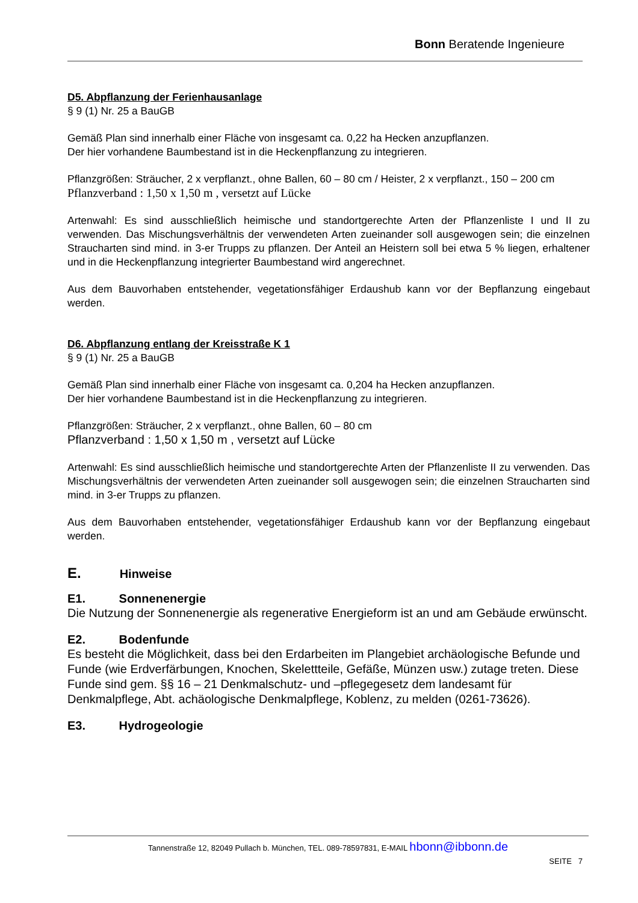Bonn Beratende Ingenieure
D5. Abpflanzung der Ferienhausanlage
§ 9 (1) Nr. 25 a BauGB
Gemäß Plan sind innerhalb einer Fläche von insgesamt ca. 0,22 ha Hecken anzupflanzen.
Der hier vorhandene Baumbestand ist in die Heckenpflanzung zu integrieren.
Pflanzgrößen: Sträucher, 2 x verpflanzt., ohne Ballen, 60 – 80 cm / Heister, 2 x verpflanzt., 150 – 200 cm
Pflanzverband : 1,50 x 1,50 m , versetzt auf Lücke
Artenwahl: Es sind ausschließlich heimische und standortgerechte Arten der Pflanzenliste I und II zu verwenden. Das Mischungsverhältnis der verwendeten Arten zueinander soll ausgewogen sein; die einzelnen Straucharten sind mind. in 3-er Trupps zu pflanzen. Der Anteil an Heistern soll bei etwa 5 % liegen, erhaltener und in die Heckenpflanzung integrierter Baumbestand wird angerechnet.
Aus dem Bauvorhaben entstehender, vegetationsfähiger Erdaushub kann vor der Bepflanzung eingebaut werden.
D6. Abpflanzung entlang der Kreisstraße K 1
§ 9 (1) Nr. 25 a BauGB
Gemäß Plan sind innerhalb einer Fläche von insgesamt ca. 0,204 ha Hecken anzupflanzen.
Der hier vorhandene Baumbestand ist in die Heckenpflanzung zu integrieren.
Pflanzgrößen: Sträucher, 2 x verpflanzt., ohne Ballen, 60 – 80 cm
Pflanzverband : 1,50 x 1,50 m , versetzt auf Lücke
Artenwahl: Es sind ausschließlich heimische und standortgerechte Arten der Pflanzenliste II zu verwenden. Das Mischungsverhältnis der verwendeten Arten zueinander soll ausgewogen sein; die einzelnen Straucharten sind mind. in 3-er Trupps zu pflanzen.
Aus dem Bauvorhaben entstehender, vegetationsfähiger Erdaushub kann vor der Bepflanzung eingebaut werden.
E. Hinweise
E1. Sonnenenergie
Die Nutzung der Sonnenenergie als regenerative Energieform ist an und am Gebäude erwünscht.
E2. Bodenfunde
Es besteht die Möglichkeit, dass bei den Erdarbeiten im Plangebiet archäologische Befunde und Funde (wie Erdverfärbungen, Knochen, Skelettteile, Gefäße, Münzen usw.) zutage treten. Diese Funde sind gem. §§ 16 – 21 Denkmalschutz- und –pflegegesetz dem landesamt für Denkmalpflege, Abt. achäologische Denkmalpflege, Koblenz, zu melden (0261-73626).
E3. Hydrogeologie
Tannenstraße 12, 82049 Pullach b. München, TEL. 089-78597831, E-MAIL hbonn@ibbonn.de
SEITE 7